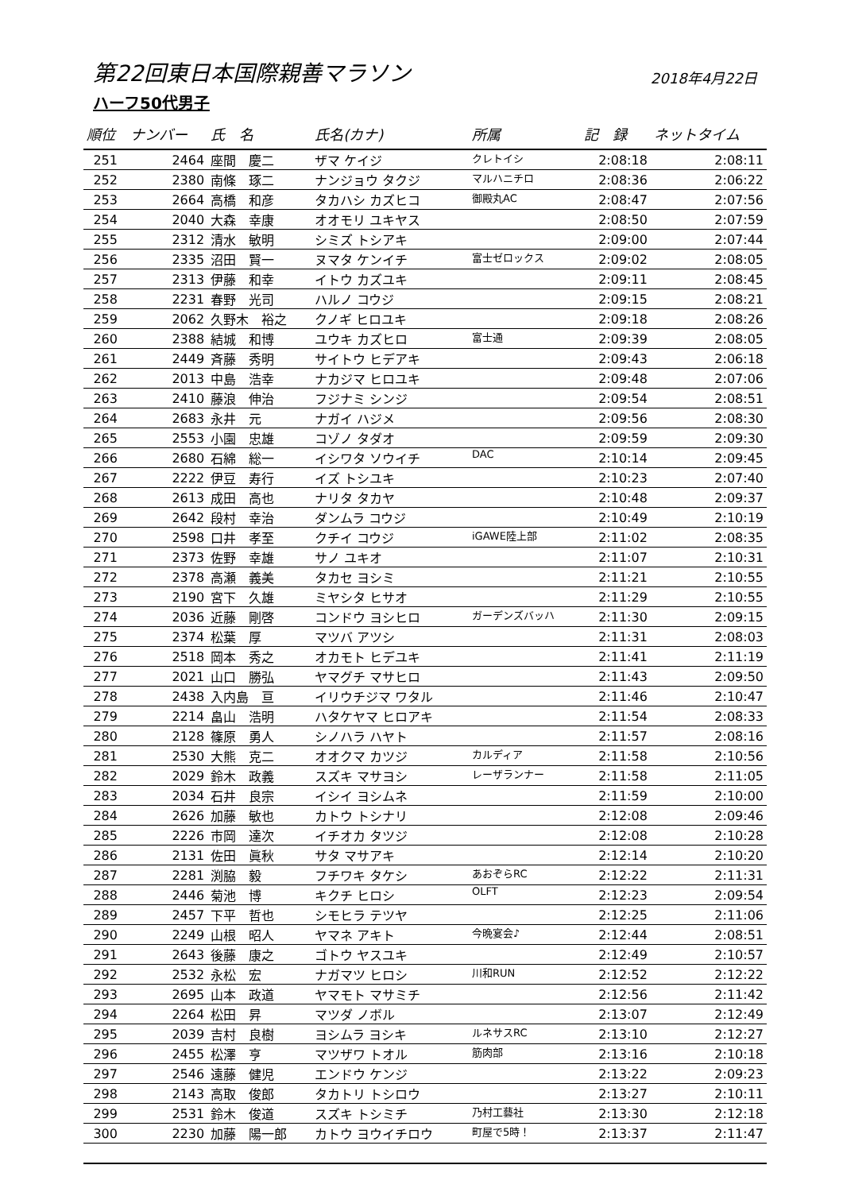第22回東日本国際親善マラソン
2018年4月22日
ハーフ50代男子
| 順位 | ナンバー | 氏 名 | 氏名(カナ) | 所属 | 記 録 | ネットタイム |
| --- | --- | --- | --- | --- | --- | --- |
| 251 | 2464 | 座間 慶二 | ザマ ケイジ | クレトイシ | 2:08:18 | 2:08:11 |
| 252 | 2380 | 南條 琢二 | ナンジョウ タクジ | マルハニチロ | 2:08:36 | 2:06:22 |
| 253 | 2664 | 高橋 和彦 | タカハシ カズヒコ | 御殿丸AC | 2:08:47 | 2:07:56 |
| 254 | 2040 | 大森 幸康 | オオモリ ユキヤス | | 2:08:50 | 2:07:59 |
| 255 | 2312 | 清水 敏明 | シミズ トシアキ | | 2:09:00 | 2:07:44 |
| 256 | 2335 | 沼田 賢一 | ヌマタ ケンイチ | 富士ゼロックス | 2:09:02 | 2:08:05 |
| 257 | 2313 | 伊藤 和幸 | イトウ カズユキ | | 2:09:11 | 2:08:45 |
| 258 | 2231 | 春野 光司 | ハルノ コウジ | | 2:09:15 | 2:08:21 |
| 259 | 2062 | 久野木 裕之 | クノギ ヒロユキ | | 2:09:18 | 2:08:26 |
| 260 | 2388 | 結城 和博 | ユウキ カズヒロ | 富士通 | 2:09:39 | 2:08:05 |
| 261 | 2449 | 斉藤 秀明 | サイトウ ヒデアキ | | 2:09:43 | 2:06:18 |
| 262 | 2013 | 中島 浩幸 | ナカジマ ヒロユキ | | 2:09:48 | 2:07:06 |
| 263 | 2410 | 藤浪 伸治 | フジナミ シンジ | | 2:09:54 | 2:08:51 |
| 264 | 2683 | 永井 元 | ナガイ ハジメ | | 2:09:56 | 2:08:30 |
| 265 | 2553 | 小園 忠雄 | コゾノ タダオ | | 2:09:59 | 2:09:30 |
| 266 | 2680 | 石綿 総一 | イシワタ ソウイチ | DAC | 2:10:14 | 2:09:45 |
| 267 | 2222 | 伊豆 寿行 | イズ トシユキ | | 2:10:23 | 2:07:40 |
| 268 | 2613 | 成田 高也 | ナリタ タカヤ | | 2:10:48 | 2:09:37 |
| 269 | 2642 | 段村 幸治 | ダンムラ コウジ | | 2:10:49 | 2:10:19 |
| 270 | 2598 | 口井 孝至 | クチイ コウジ | iGAWE陸上部 | 2:11:02 | 2:08:35 |
| 271 | 2373 | 佐野 幸雄 | サノ ユキオ | | 2:11:07 | 2:10:31 |
| 272 | 2378 | 高瀬 義美 | タカセ ヨシミ | | 2:11:21 | 2:10:55 |
| 273 | 2190 | 宮下 久雄 | ミヤシタ ヒサオ | | 2:11:29 | 2:10:55 |
| 274 | 2036 | 近藤 剛啓 | コンドウ ヨシヒロ | ガーデンズバッハ | 2:11:30 | 2:09:15 |
| 275 | 2374 | 松葉 厚 | マツバ アツシ | | 2:11:31 | 2:08:03 |
| 276 | 2518 | 岡本 秀之 | オカモト ヒデユキ | | 2:11:41 | 2:11:19 |
| 277 | 2021 | 山口 勝弘 | ヤマグチ マサヒロ | | 2:11:43 | 2:09:50 |
| 278 | 2438 | 入内島 亘 | イリウチジマ ワタル | | 2:11:46 | 2:10:47 |
| 279 | 2214 | 畠山 浩明 | ハタケヤマ ヒロアキ | | 2:11:54 | 2:08:33 |
| 280 | 2128 | 篠原 勇人 | シノハラ ハヤト | | 2:11:57 | 2:08:16 |
| 281 | 2530 | 大熊 克二 | オオクマ カツジ | カルディア | 2:11:58 | 2:10:56 |
| 282 | 2029 | 鈴木 政義 | スズキ マサヨシ | レーザランナー | 2:11:58 | 2:11:05 |
| 283 | 2034 | 石井 良宗 | イシイ ヨシムネ | | 2:11:59 | 2:10:00 |
| 284 | 2626 | 加藤 敏也 | カトウ トシナリ | | 2:12:08 | 2:09:46 |
| 285 | 2226 | 市岡 達次 | イチオカ タツジ | | 2:12:08 | 2:10:28 |
| 286 | 2131 | 佐田 眞秋 | サタ マサアキ | | 2:12:14 | 2:10:20 |
| 287 | 2281 | 渕脇 毅 | フチワキ タケシ | あおぞらRC | 2:12:22 | 2:11:31 |
| 288 | 2446 | 菊池 博 | キクチ ヒロシ | OLFT | 2:12:23 | 2:09:54 |
| 289 | 2457 | 下平 哲也 | シモヒラ テツヤ | | 2:12:25 | 2:11:06 |
| 290 | 2249 | 山根 昭人 | ヤマネ アキト | 今晩宴会♪ | 2:12:44 | 2:08:51 |
| 291 | 2643 | 後藤 康之 | ゴトウ ヤスユキ | | 2:12:49 | 2:10:57 |
| 292 | 2532 | 永松 宏 | ナガマツ ヒロシ | 川和RUN | 2:12:52 | 2:12:22 |
| 293 | 2695 | 山本 政道 | ヤマモト マサミチ | | 2:12:56 | 2:11:42 |
| 294 | 2264 | 松田 昇 | マツダ ノボル | | 2:13:07 | 2:12:49 |
| 295 | 2039 | 吉村 良樹 | ヨシムラ ヨシキ | ルネサスRC | 2:13:10 | 2:12:27 |
| 296 | 2455 | 松澤 亨 | マツザワ トオル | 筋肉部 | 2:13:16 | 2:10:18 |
| 297 | 2546 | 遠藤 健児 | エンドウ ケンジ | | 2:13:22 | 2:09:23 |
| 298 | 2143 | 高取 俊郎 | タカトリ トシロウ | | 2:13:27 | 2:10:11 |
| 299 | 2531 | 鈴木 俊道 | スズキ トシミチ | 乃村工藝社 | 2:13:30 | 2:12:18 |
| 300 | 2230 | 加藤 陽一郎 | カトウ ヨウイチロウ | 町屋で5時！ | 2:13:37 | 2:11:47 |